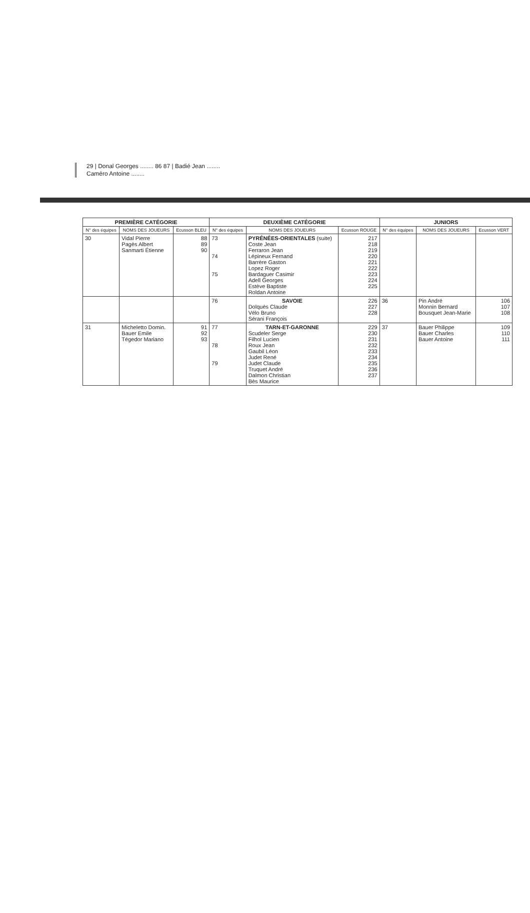29 | Donal Georges ........ 86 87 | Badié Jean ........
Caméro Antoine ........
| PREMIÈRE CATÉGORIE | | | DEUXIÈME CATÉGORIE | | | JUNIORS | | |
| --- | --- | --- | --- | --- | --- | --- | --- | --- |
| N° des équipes | NOMS DES JOUEURS | Ecusson BLEU | N° des équipes | NOMS DES JOUEURS | Ecusson ROUGE | N° des équipes | NOMS DES JOUEURS | Ecusson VERT |
| 30 | Vidal Pierre Pagès Albert Sanmarti Étienne | 88 89 90 | 73 74 75 | PYRÉNÉES-ORIENTALES (suite) Coste Jean Ferraron Jean Lépineux Fernand Barrère Gaston Lopez Roger Bardaguer Casimir Adell Georges Estève Baptiste Roldan Antoine | 217 218 219 220 221 222 223 224 225 | | | |
| | | | 76 | SAVOIE Dolquès Claude Vélo Bruno Sérani François | 226 227 228 | 36 | Pin André Monnin Bernard Bousquet Jean-Marie | 106 107 108 |
| 31 | Micheletto Domin. Bauer Emile Tégedor Mariano | 91 92 93 | 77 78 79 | TARN-ET-GARONNE Scudeler Serge Filhol Lucien Roux Jean Gaubil Léon Judet René Judet Claude Truquet André Dalmon Christian Bès Maurice | 229 230 231 232 233 234 235 236 237 | 37 | Bauer Philippe Bauer Charles Bauer Antoine | 109 110 111 |